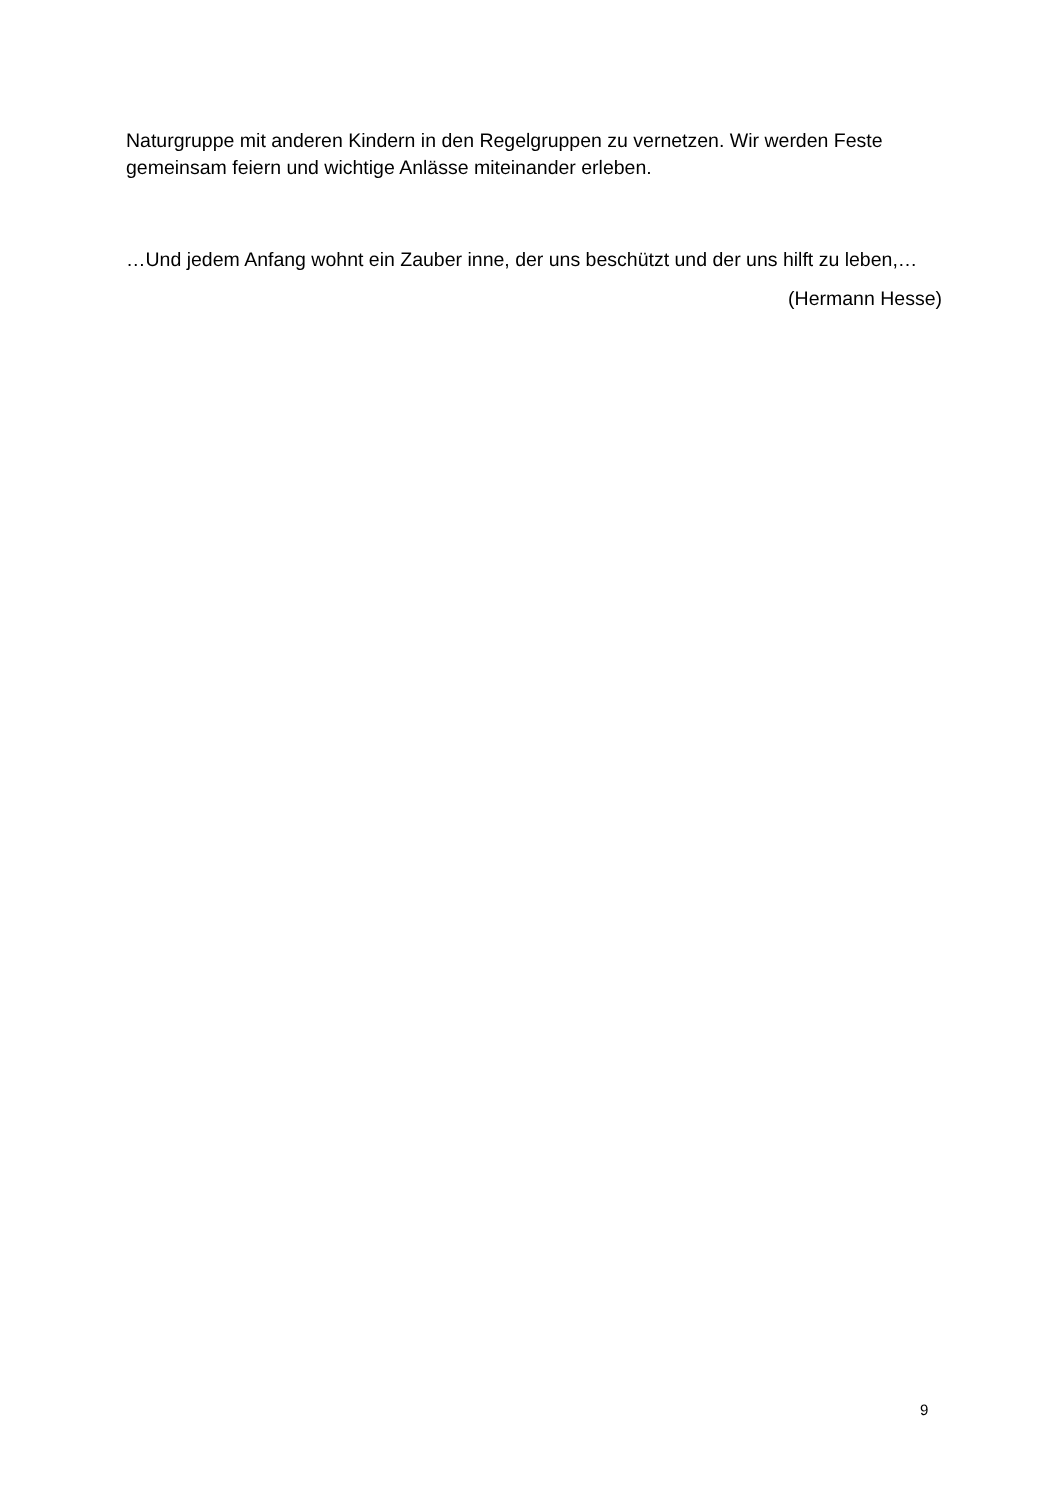Naturgruppe mit anderen Kindern in den Regelgruppen zu vernetzen. Wir werden Feste gemeinsam feiern und wichtige Anlässe miteinander erleben.
…Und jedem Anfang wohnt ein Zauber inne, der uns beschützt und der uns hilft zu leben,…
(Hermann Hesse)
9